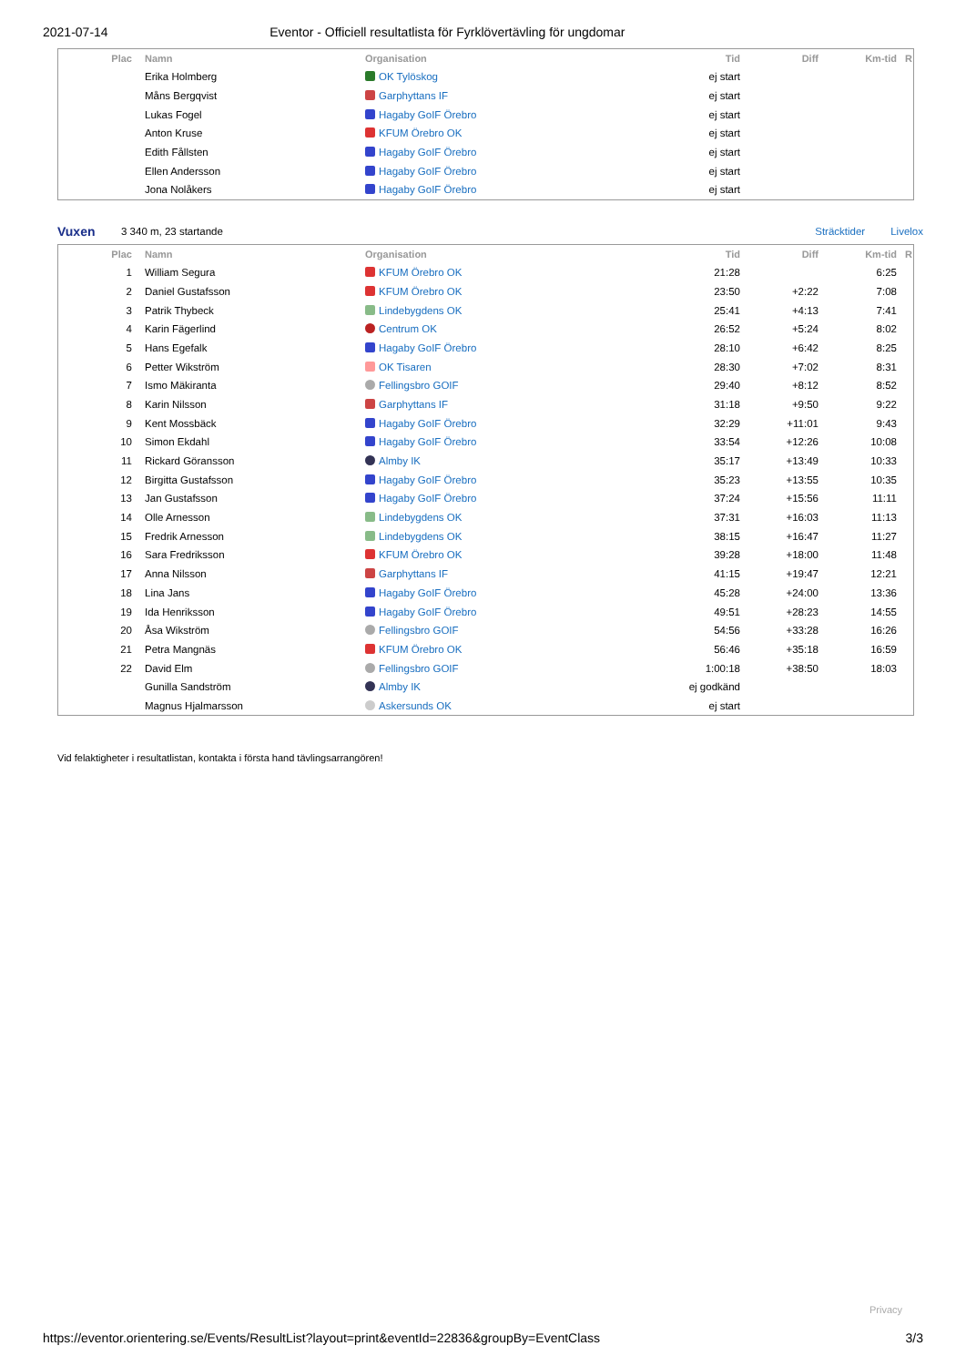2021-07-14 Eventor - Officiell resultatlista för Fyrklövertävling för ungdomar
| Plac | | Namn | Organisation | Tid | Diff | Km-tid | R |
| --- | --- | --- | --- | --- | --- | --- | --- |
| | | Erika Holmberg | OK Tylöskog | ej start | | | |
| | | Måns Bergqvist | Garphyttans IF | ej start | | | |
| | | Lukas Fogel | Hagaby GoIF Örebro | ej start | | | |
| | | Anton Kruse | KFUM Örebro OK | ej start | | | |
| | | Edith Fållsten | Hagaby GoIF Örebro | ej start | | | |
| | | Ellen Andersson | Hagaby GoIF Örebro | ej start | | | |
| | | Jona Nolåkers | Hagaby GoIF Örebro | ej start | | | |
Vuxen 3 340 m, 23 startande Sträcktider Livelox
| Plac | | Namn | Organisation | Tid | Diff | Km-tid | R |
| --- | --- | --- | --- | --- | --- | --- | --- |
| 1 | | William Segura | KFUM Örebro OK | 21:28 | | 6:25 | |
| 2 | | Daniel Gustafsson | KFUM Örebro OK | 23:50 | +2:22 | 7:08 | |
| 3 | | Patrik Thybeck | Lindebygdens OK | 25:41 | +4:13 | 7:41 | |
| 4 | | Karin Fägerlind | Centrum OK | 26:52 | +5:24 | 8:02 | |
| 5 | | Hans Egefalk | Hagaby GoIF Örebro | 28:10 | +6:42 | 8:25 | |
| 6 | | Petter Wikström | OK Tisaren | 28:30 | +7:02 | 8:31 | |
| 7 | | Ismo Mäkiranta | Fellingsbro GOIF | 29:40 | +8:12 | 8:52 | |
| 8 | | Karin Nilsson | Garphyttans IF | 31:18 | +9:50 | 9:22 | |
| 9 | | Kent Mossbäck | Hagaby GoIF Örebro | 32:29 | +11:01 | 9:43 | |
| 10 | | Simon Ekdahl | Hagaby GoIF Örebro | 33:54 | +12:26 | 10:08 | |
| 11 | | Rickard Göransson | Almby IK | 35:17 | +13:49 | 10:33 | |
| 12 | | Birgitta Gustafsson | Hagaby GoIF Örebro | 35:23 | +13:55 | 10:35 | |
| 13 | | Jan Gustafsson | Hagaby GoIF Örebro | 37:24 | +15:56 | 11:11 | |
| 14 | | Olle Arnesson | Lindebygdens OK | 37:31 | +16:03 | 11:13 | |
| 15 | | Fredrik Arnesson | Lindebygdens OK | 38:15 | +16:47 | 11:27 | |
| 16 | | Sara Fredriksson | KFUM Örebro OK | 39:28 | +18:00 | 11:48 | |
| 17 | | Anna Nilsson | Garphyttans IF | 41:15 | +19:47 | 12:21 | |
| 18 | | Lina Jans | Hagaby GoIF Örebro | 45:28 | +24:00 | 13:36 | |
| 19 | | Ida Henriksson | Hagaby GoIF Örebro | 49:51 | +28:23 | 14:55 | |
| 20 | | Åsa Wikström | Fellingsbro GOIF | 54:56 | +33:28 | 16:26 | |
| 21 | | Petra Mangnäs | KFUM Örebro OK | 56:46 | +35:18 | 16:59 | |
| 22 | | David Elm | Fellingsbro GOIF | 1:00:18 | +38:50 | 18:03 | |
| | | Gunilla Sandström | Almby IK | ej godkänd | | | |
| | | Magnus Hjalmarsson | Askersunds OK | ej start | | | |
Vid felaktigheter i resultatlistan, kontakta i första hand tävlingsarrangören!
Privacy
https://eventor.orientering.se/Events/ResultList?layout=print&eventId=22836&groupBy=EventClass 3/3